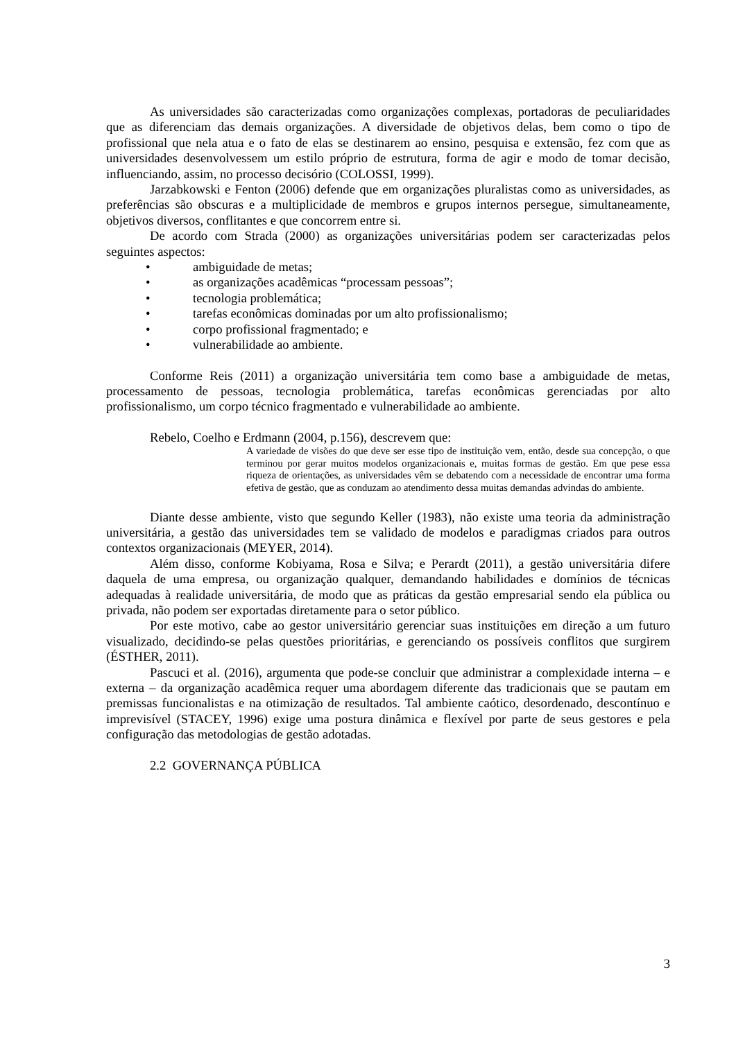As universidades são caracterizadas como organizações complexas, portadoras de peculiaridades que as diferenciam das demais organizações. A diversidade de objetivos delas, bem como o tipo de profissional que nela atua e o fato de elas se destinarem ao ensino, pesquisa e extensão, fez com que as universidades desenvolvessem um estilo próprio de estrutura, forma de agir e modo de tomar decisão, influenciando, assim, no processo decisório (COLOSSI, 1999).
Jarzabkowski e Fenton (2006) defende que em organizações pluralistas como as universidades, as preferências são obscuras e a multiplicidade de membros e grupos internos persegue, simultaneamente, objetivos diversos, conflitantes e que concorrem entre si.
De acordo com Strada (2000) as organizações universitárias podem ser caracterizadas pelos seguintes aspectos:
• ambiguidade de metas;
• as organizações acadêmicas “processam pessoas”;
• tecnologia problemática;
• tarefas econômicas dominadas por um alto profissionalismo;
• corpo profissional fragmentado; e
• vulnerabilidade ao ambiente.
Conforme Reis (2011) a organização universitária tem como base a ambiguidade de metas, processamento de pessoas, tecnologia problemática, tarefas econômicas gerenciadas por alto profissionalismo, um corpo técnico fragmentado e vulnerabilidade ao ambiente.
Rebelo, Coelho e Erdmann (2004, p.156), descrevem que:
A variedade de visões do que deve ser esse tipo de instituição vem, então, desde sua concepção, o que terminou por gerar muitos modelos organizacionais e, muitas formas de gestão. Em que pese essa riqueza de orientações, as universidades vêm se debatendo com a necessidade de encontrar uma forma efetiva de gestão, que as conduzam ao atendimento dessa muitas demandas advindas do ambiente.
Diante desse ambiente, visto que segundo Keller (1983), não existe uma teoria da administração universitária, a gestão das universidades tem se validado de modelos e paradigmas criados para outros contextos organizacionais (MEYER, 2014).
Além disso, conforme Kobiyama, Rosa e Silva; e Perardt (2011), a gestão universitária difere daquela de uma empresa, ou organização qualquer, demandando habilidades e domínios de técnicas adequadas à realidade universitária, de modo que as práticas da gestão empresarial sendo ela pública ou privada, não podem ser exportadas diretamente para o setor público.
Por este motivo, cabe ao gestor universitário gerenciar suas instituições em direção a um futuro visualizado, decidindo-se pelas questões prioritárias, e gerenciando os possíveis conflitos que surgirem (ÉSTHER, 2011).
Pascuci et al. (2016), argumenta que pode-se concluir que administrar a complexidade interna – e externa – da organização acadêmica requer uma abordagem diferente das tradicionais que se pautam em premissas funcionalistas e na otimização de resultados. Tal ambiente caótico, desordenado, descontínuo e imprevisível (STACEY, 1996) exige uma postura dinâmica e flexível por parte de seus gestores e pela configuração das metodologias de gestão adotadas.
2.2 GOVERNANÇA PÚBLICA
3